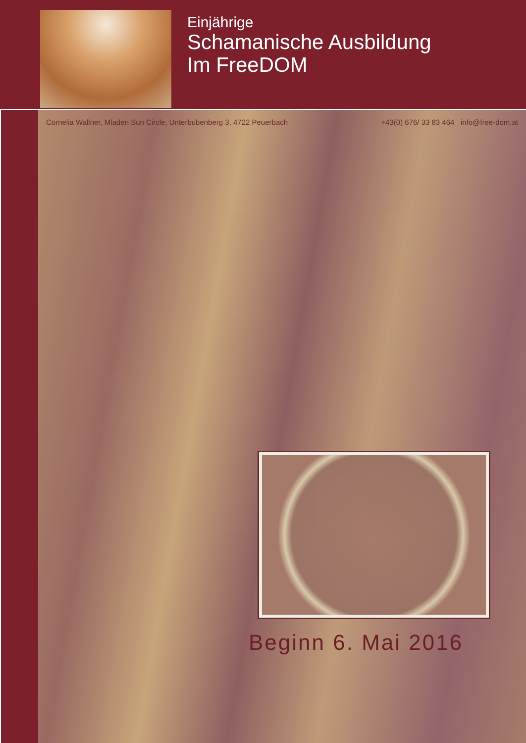Einjährige
Schamanische Ausbildung
Im FreeDOM
Cornelia Wallner, Mladen Sun Circle, Unterbubenberg 3, 4722 Peuerbach +43(0) 676/ 33 83 464 info@free-dom.at
Beginn 6. Mai 2016